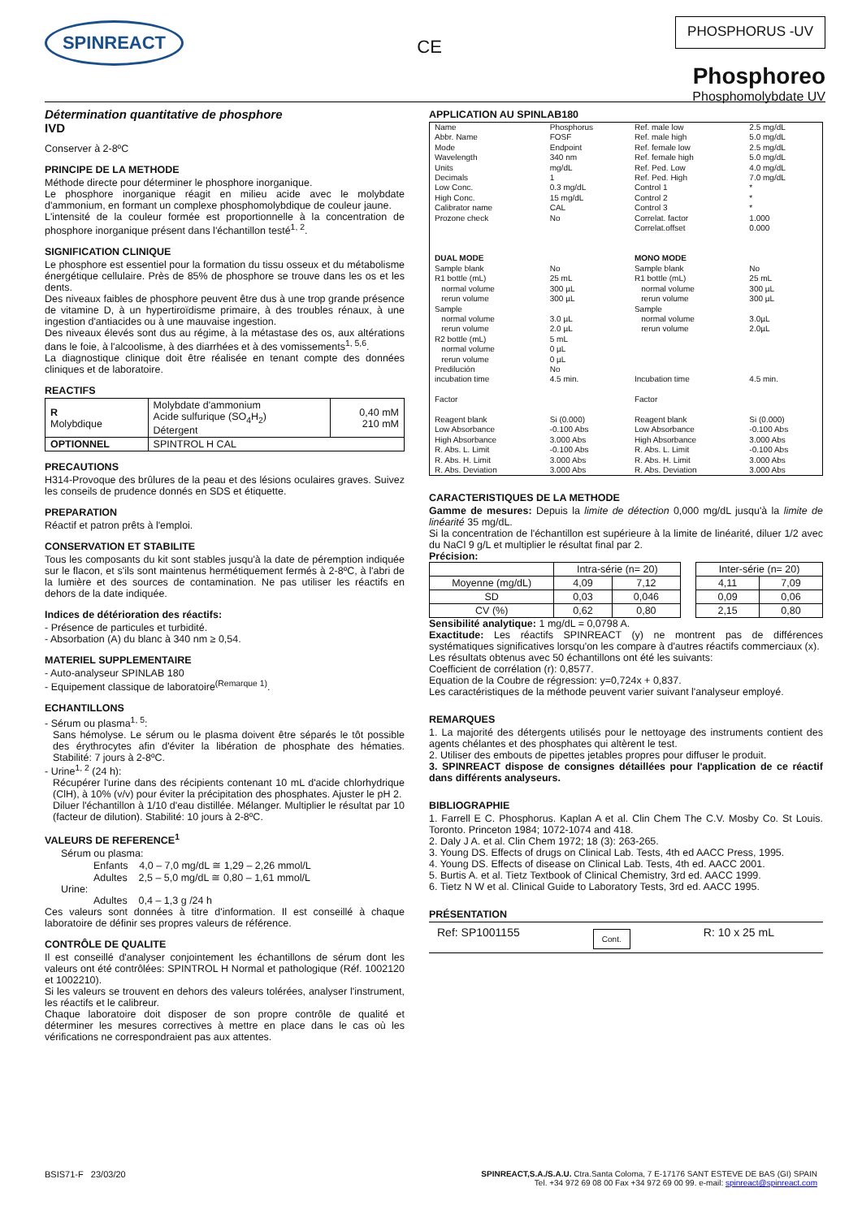SPINREACT
CE
PHOSPHORUS -UV
Phosphoreo
Phosphomolybdate UV
Détermination quantitative de phosphore
IVD
Conserver à 2-8ºC
PRINCIPE DE LA METHODE
Méthode directe pour déterminer le phosphore inorganique.
Le phosphore inorganique réagit en milieu acide avec le molybdate d'ammonium, en formant un complexe phosphomolybdique de couleur jaune.
L'intensité de la couleur formée est proportionnelle à la concentration de phosphore inorganique présent dans l'échantillon testé<sup>1, 2</sup>.
SIGNIFICATION CLINIQUE
Le phosphore est essentiel pour la formation du tissu osseux et du métabolisme énergétique cellulaire. Près de 85% de phosphore se trouve dans les os et les dents.
Des niveaux faibles de phosphore peuvent être dus à une trop grande présence de vitamine D, à un hypertiroïdisme primaire, à des troubles rénaux, à une ingestion d'antiacides ou à une mauvaise ingestion.
Des niveaux élevés sont dus au régime, à la métastase des os, aux altérations dans le foie, à l'alcoolisme, à des diarrhées et à des vomissements<sup>1, 5,6</sup>.
La diagnostique clinique doit être réalisée en tenant compte des données cliniques et de laboratoire.
REACTIFS
| R Molybdique | Molybdate d'ammonium Acide sulfurique (SO<sub>4</sub>H<sub>2</sub>) Détergent | 0,40 mM 210 mM |
| OPTIONNEL | SPINTROL H CAL | |
PRECAUTIONS
H314-Provoque des brûlures de la peau et des lésions oculaires graves. Suivez les conseils de prudence donnés en SDS et étiquette.
PREPARATION
Réactif et patron prêts à l'emploi.
CONSERVATION ET STABILITE
Tous les composants du kit sont stables jusqu'à la date de péremption indiquée sur le flacon, et s'ils sont maintenus hermétiquement fermés à 2-8ºC, à l'abri de la lumière et des sources de contamination. Ne pas utiliser les réactifs en dehors de la date indiquée.
Indices de détérioration des réactifs:
- Présence de particules et turbidité.
- Absorbation (A) du blanc à 340 nm ≥ 0,54.
MATERIEL SUPPLEMENTAIRE
- Auto-analyseur SPINLAB 180
- Equipement classique de laboratoire<sup>(Remarque 1)</sup>.
ECHANTILLONS
- Sérum ou plasma<sup>1, 5</sup>:
Sans hémolyse. Le sérum ou le plasma doivent être séparés le tôt possible des érythrocytes afin d'éviter la libération de phosphate des hématies. Stabilité: 7 jours à 2-8ºC.
- Urine<sup>1, 2</sup> (24 h):
Récupérer l'urine dans des récipients contenant 10 mL d'acide chlorhydrique (ClH), à 10% (v/v) pour éviter la précipitation des phosphates. Ajuster le pH 2.
Diluer l'échantillon à 1/10 d'eau distillée. Mélanger. Multiplier le résultat par 10 (facteur de dilution). Stabilité: 10 jours à 2-8ºC.
VALEURS DE REFERENCE<sup>1</sup>
Sérum ou plasma:
Enfants 4,0 – 7,0 mg/dL ≅ 1,29 – 2,26 mmol/L
Adultes 2,5 – 5,0 mg/dL ≅ 0,80 – 1,61 mmol/L
Urine:
Adultes 0,4 – 1,3 g /24 h
Ces valeurs sont données à titre d'information. Il est conseillé à chaque laboratoire de définir ses propres valeurs de référence.
CONTRÔLE DE QUALITE
Il est conseillé d'analyser conjointement les échantillons de sérum dont les valeurs ont été contrôlées: SPINTROL H Normal et pathologique (Réf. 1002120 et 1002210).
Si les valeurs se trouvent en dehors des valeurs tolérées, analyser l'instrument, les réactifs et le calibreur.
Chaque laboratoire doit disposer de son propre contrôle de qualité et déterminer les mesures correctives à mettre en place dans le cas où les vérifications ne correspondraient pas aux attentes.
APPLICATION AU SPINLAB180
| Name Abbr. Name Mode Wavelength Units Decimals Low Conc. High Conc. Calibrator name Prozone check | Phosphorus FOSF Endpoint 340 nm mg/dL 1 0.3 mg/dL 15 mg/dL CAL No | Ref. male low Ref. male high Ref. female low Ref. female high Ref. Ped. Low Ref. Ped. High Control 1 Control 2 Control 3 Correlat. factor Correlat.offset | 2.5 mg/dL 5.0 mg/dL 2.5 mg/dL 5.0 mg/dL 4.0 mg/dL 7.0 mg/dL * * * 1.000 0.000 |
| DUAL MODE | | MONO MODE | |
| Sample blank R1 bottle (mL) normal volume rerun volume Sample normal volume rerun volume R2 bottle (mL) normal volume rerun volume Predilución incubation time Factor Reagent blank Low Absorbance High Absorbance R. Abs. L. Limit R. Abs. H. Limit R. Abs. Deviation | No 25 mL 300 µL 300 µL 3.0 µL 2.0 µL 5 mL 0 µL 0 µL No 4.5 min. Si (0.000) -0.100 Abs 3.000 Abs -0.100 Abs 3.000 Abs 3.000 Abs | Sample blank R1 bottle (mL) normal volume rerun volume Sample normal volume rerun volume Incubation time Factor Reagent blank Low Absorbance High Absorbance R. Abs. L. Limit R. Abs. H. Limit R. Abs. Deviation | No 25 mL 300 µL 300 µL 3.0µL 2.0µL 4.5 min. Si (0.000) -0.100 Abs 3.000 Abs -0.100 Abs 3.000 Abs 3.000 Abs |
CARACTERISTIQUES DE LA METHODE
Gamme de mesures: Depuis la limite de détection 0,000 mg/dL jusqu'à la limite de linéarité 35 mg/dL.
Si la concentration de l'échantillon est supérieure à la limite de linéarité, diluer 1/2 avec du NaCl 9 g/L et multiplier le résultat final par 2.
Précision:
| | Intra-série (n= 20) | | | Inter-série (n= 20) | |
| --- | --- | --- | --- | --- | --- |
| Moyenne (mg/dL) | 4,09 | 7,12 | | 4,11 | 7,09 |
| SD | 0,03 | 0,046 | | 0,09 | 0,06 |
| CV (%) | 0,62 | 0,80 | | 2,15 | 0,80 |
Sensibilité analytique: 1 mg/dL = 0,0798 A.
Exactitude: Les réactifs SPINREACT (y) ne montrent pas de différences systématiques significatives lorsqu'on les compare à d'autres réactifs commerciaux (x).
Les résultats obtenus avec 50 échantillons ont été les suivants:
Coefficient de corrélation (r): 0,8577.
Equation de la Coubre de régression: y=0,724x + 0,837.
Les caractéristiques de la méthode peuvent varier suivant l'analyseur employé.
REMARQUES
1. La majorité des détergents utilisés pour le nettoyage des instruments contient des agents chélantes et des phosphates qui altèrent le test.
2. Utiliser des embouts de pipettes jetables propres pour diffuser le produit.
3. SPINREACT dispose de consignes détaillées pour l'application de ce réactif dans différents analyseurs.
BIBLIOGRAPHIE
1. Farrell E C. Phosphorus. Kaplan A et al. Clin Chem The C.V. Mosby Co. St Louis. Toronto. Princeton 1984; 1072-1074 and 418.
2. Daly J A. et al. Clin Chem 1972; 18 (3): 263-265.
3. Young DS. Effects of drugs on Clinical Lab. Tests, 4th ed AACC Press, 1995.
4. Young DS. Effects of disease on Clinical Lab. Tests, 4th ed. AACC 2001.
5. Burtis A. et al. Tietz Textbook of Clinical Chemistry, 3rd ed. AACC 1999.
6. Tietz N W et al. Clinical Guide to Laboratory Tests, 3rd ed. AACC 1995.
PRÉSENTATION
Ref: SP1001155 Cont. R: 10 x 25 mL
BSIS71-F 23/03/20 SPINREACT,S.A./S.A.U. Ctra.Santa Coloma, 7 E-17176 SANT ESTEVE DE BAS (GI) SPAIN
Tel. +34 972 69 08 00 Fax +34 972 69 00 99. e-mail: spinreact@spinreact.com